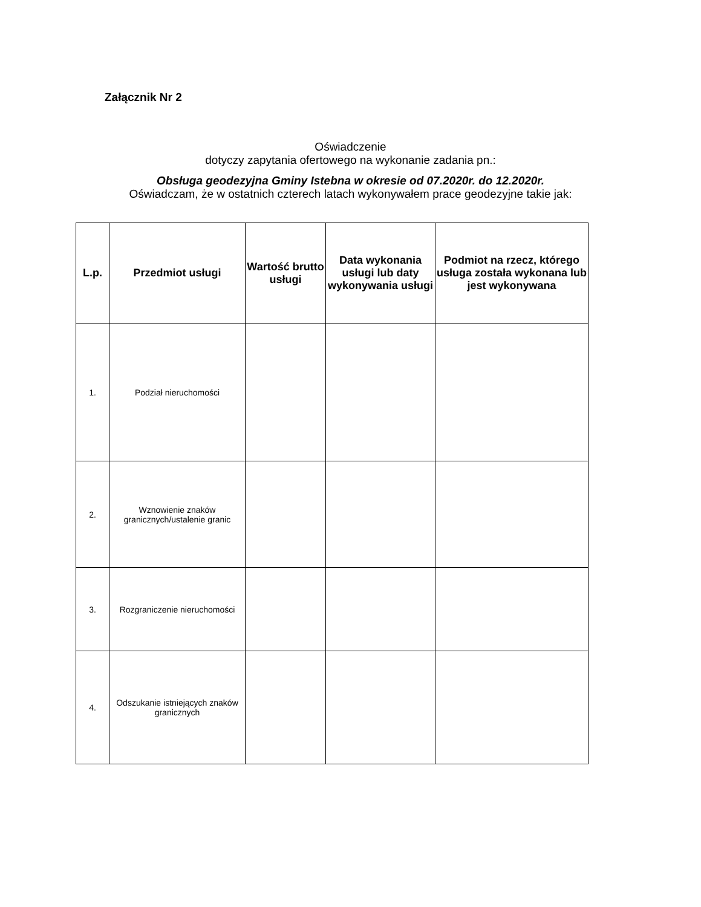Załącznik Nr 2
Oświadczenie
dotyczy zapytania ofertowego na wykonanie zadania pn.:
Obsługa geodezyjna Gminy Istebna w okresie od 07.2020r. do 12.2020r.
Oświadczam, że w ostatnich czterech latach wykonywałem prace geodezyjne takie jak:
| L.p. | Przedmiot usługi | Wartość brutto usługi | Data wykonania usługi lub daty wykonywania usługi | Podmiot na rzecz, którego usługa została wykonana lub jest wykonywana |
| --- | --- | --- | --- | --- |
| 1. | Podział nieruchomości | | | |
| 2. | Wznowienie znaków granicznych/ustalenie granic | | | |
| 3. | Rozgraniczenie nieruchomości | | | |
| 4. | Odszukanie istniejących znaków granicznych | | | |